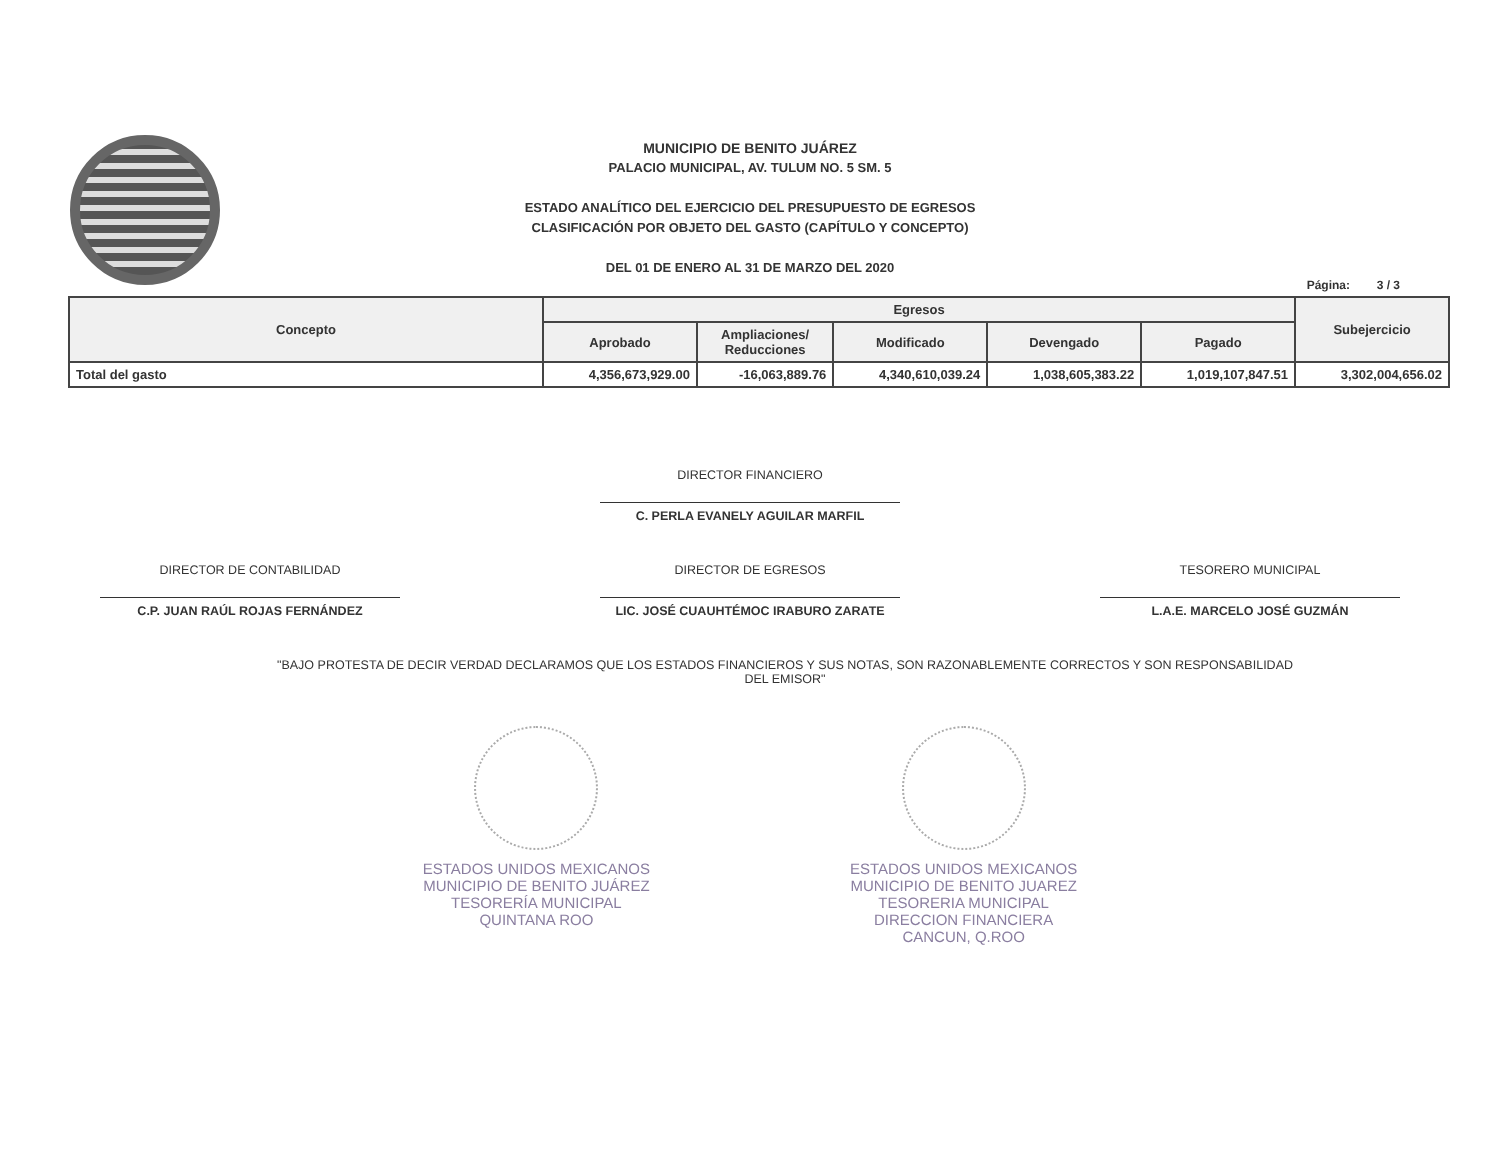MUNICIPIO DE BENITO JUÁREZ
PALACIO MUNICIPAL, AV. TULUM NO. 5 SM. 5
ESTADO ANALÍTICO DEL EJERCICIO DEL PRESUPUESTO DE EGRESOS
CLASIFICACIÓN POR OBJETO DEL GASTO (CAPÍTULO Y CONCEPTO)
DEL 01 DE ENERO AL 31 DE MARZO DEL 2020
Página: 3 / 3
| Concepto | Egresos | | | | | Subejercicio |
| --- | --- | --- | --- | --- | --- | --- |
| | Aprobado | Ampliaciones/ Reducciones | Modificado | Devengado | Pagado | |
| Total del gasto | 4,356,673,929.00 | -16,063,889.76 | 4,340,610,039.24 | 1,038,605,383.22 | 1,019,107,847.51 | 3,302,004,656.02 |
DIRECTOR FINANCIERO
C. PERLA EVANELY AGUILAR MARFIL
DIRECTOR DE CONTABILIDAD
C.P. JUAN RAÚL ROJAS FERNÁNDEZ
DIRECTOR DE EGRESOS
LIC. JOSÉ CUAUHTÉMOC IRABURO ZARATE
TESORERO MUNICIPAL
L.A.E. MARCELO JOSÉ GUZMÁN
"BAJO PROTESTA DE DECIR VERDAD DECLARAMOS QUE LOS ESTADOS FINANCIEROS Y SUS NOTAS, SON RAZONABLEMENTE CORRECTOS Y SON RESPONSABILIDAD DEL EMISOR"
ESTADOS UNIDOS MEXICANOS
MUNICIPIO DE BENITO JUÁREZ
TESORERÍA MUNICIPAL
QUINTANA ROO
ESTADOS UNIDOS MEXICANOS
MUNICIPIO DE BENITO JUAREZ
TESORERIA MUNICIPAL
DIRECCION FINANCIERA
CANCUN, Q.ROO